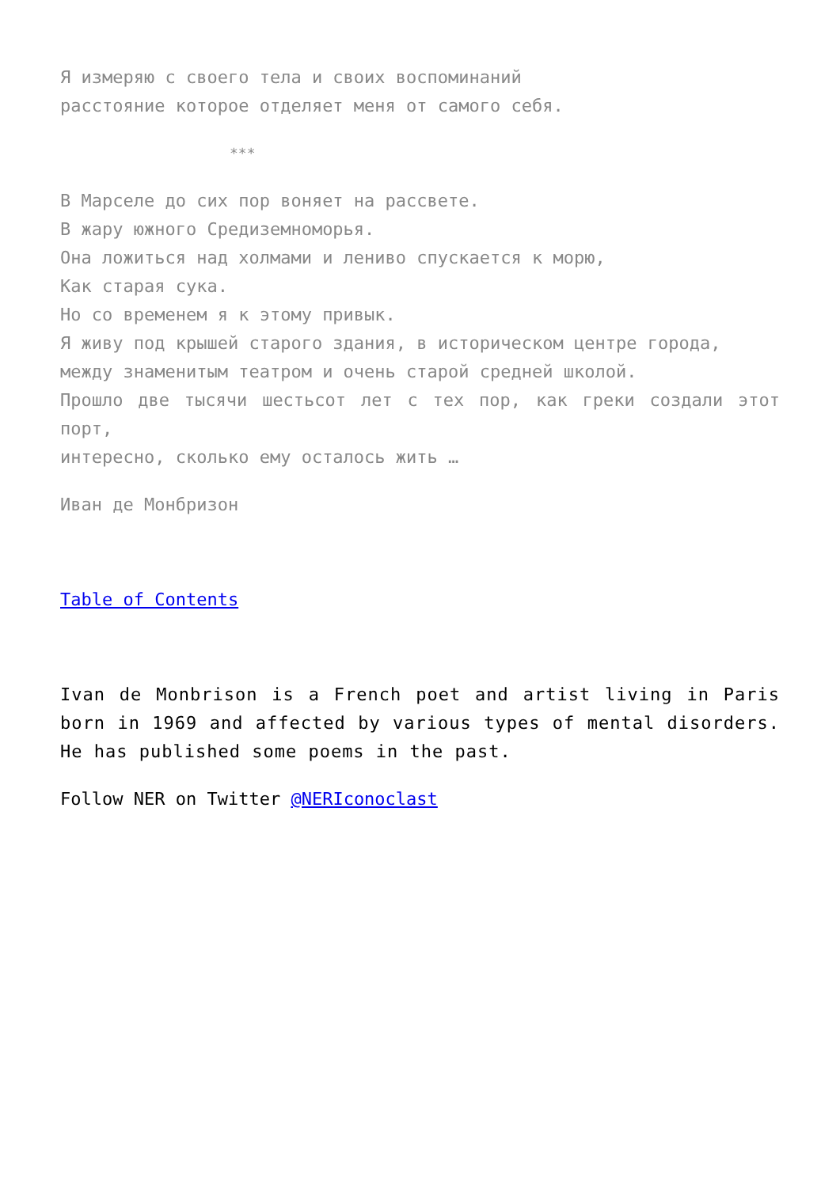Я измеряю с своего тела и своих воспоминаний
расстояние которое отделяет меня от самого себя.
***
В Марселе до сих пор воняет на рассвете.
В жару южного Средиземноморья.
Она ложиться над холмами и лениво спускается к морю,
Как старая сука.
Но со временем я к этому привык.
Я живу под крышей старого здания, в историческом центре города,
между знаменитым театром и очень старой средней школой.
Прошло две тысячи шестьсот лет с тех пор, как греки создали этот порт,
интересно, сколько ему осталось жить …
Иван де Монбризон
Table of Contents
Ivan de Monbrison is a French poet and artist living in Paris born in 1969 and affected by various types of mental disorders. He has published some poems in the past.
Follow NER on Twitter @NERIconoclast